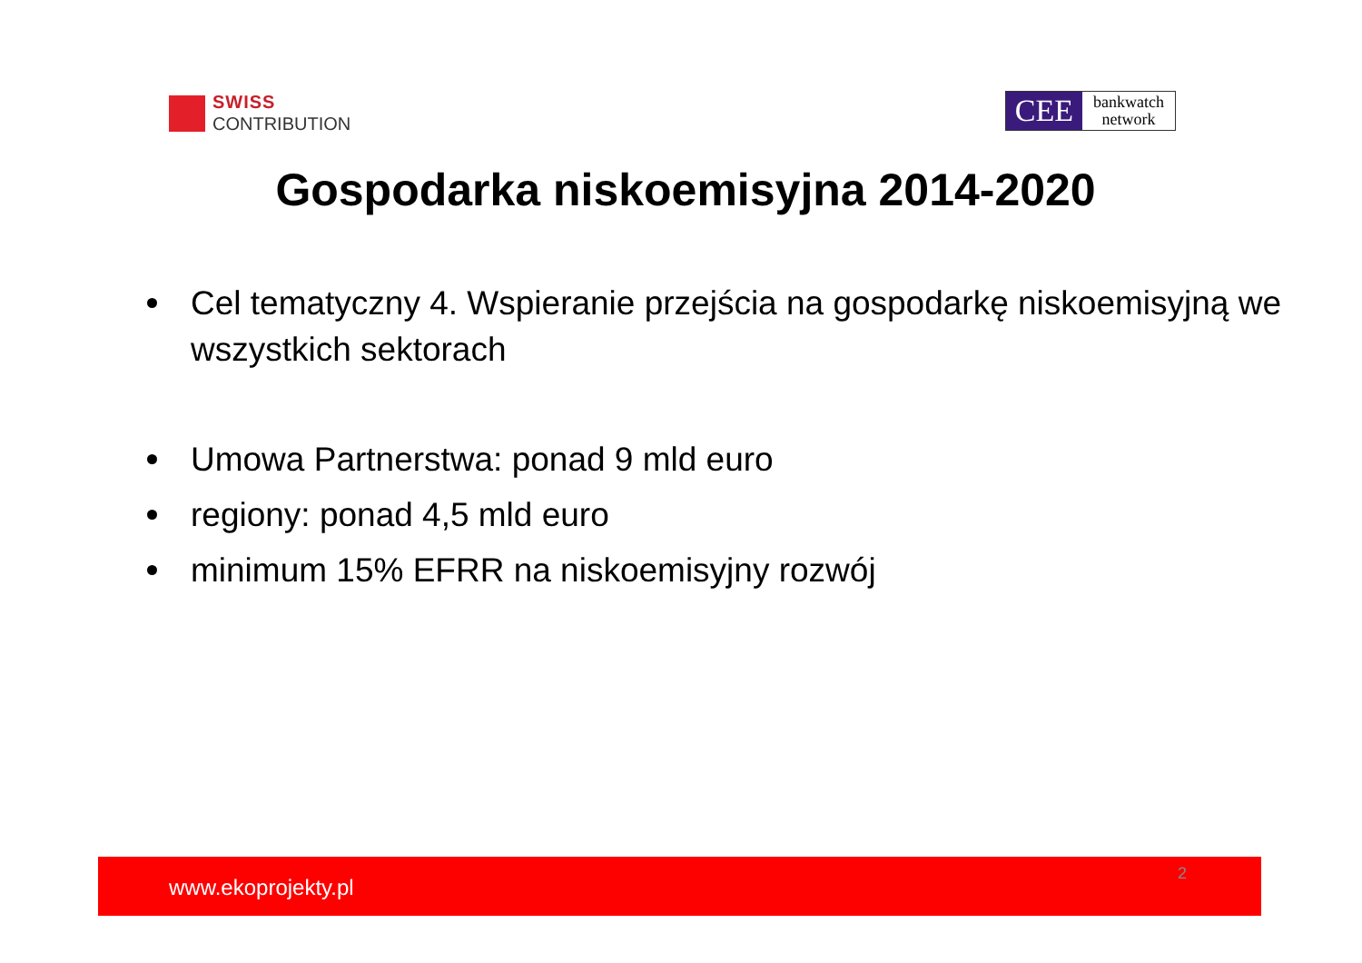SWISS
CONTRIBUTION
CEE
bankwatch
network
Gospodarka niskoemisyjna 2014-2020
Cel tematyczny 4. Wspieranie przejścia na gospodarkę niskoemisyjną we wszystkich sektorach
Umowa Partnerstwa: ponad 9 mld euro
regiony: ponad 4,5 mld euro
minimum 15% EFRR na niskoemisyjny rozwój
www.ekoprojekty.pl
2